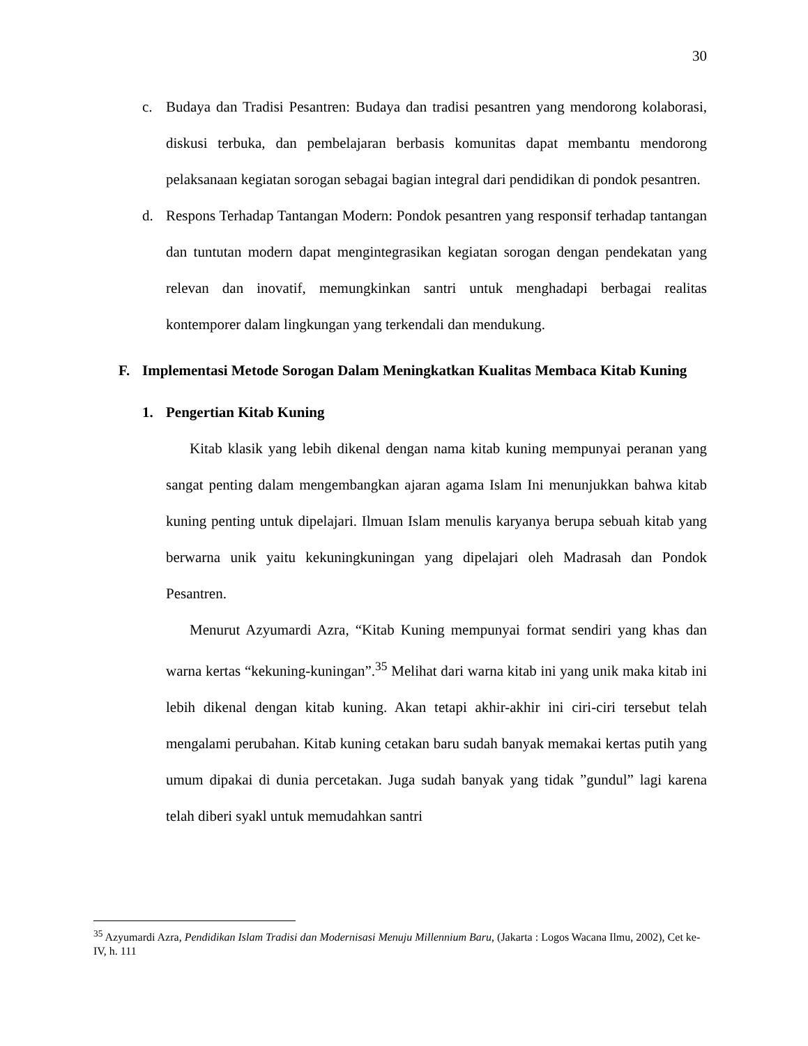30
c. Budaya dan Tradisi Pesantren: Budaya dan tradisi pesantren yang mendorong kolaborasi, diskusi terbuka, dan pembelajaran berbasis komunitas dapat membantu mendorong pelaksanaan kegiatan sorogan sebagai bagian integral dari pendidikan di pondok pesantren.
d. Respons Terhadap Tantangan Modern: Pondok pesantren yang responsif terhadap tantangan dan tuntutan modern dapat mengintegrasikan kegiatan sorogan dengan pendekatan yang relevan dan inovatif, memungkinkan santri untuk menghadapi berbagai realitas kontemporer dalam lingkungan yang terkendali dan mendukung.
F. Implementasi Metode Sorogan Dalam Meningkatkan Kualitas Membaca Kitab Kuning
1. Pengertian Kitab Kuning
Kitab klasik yang lebih dikenal dengan nama kitab kuning mempunyai peranan yang sangat penting dalam mengembangkan ajaran agama Islam Ini menunjukkan bahwa kitab kuning penting untuk dipelajari. Ilmuan Islam menulis karyanya berupa sebuah kitab yang berwarna unik yaitu kekuningkuningan yang dipelajari oleh Madrasah dan Pondok Pesantren.
Menurut Azyumardi Azra, “Kitab Kuning mempunyai format sendiri yang khas dan warna kertas “kekuning-kuningan”.<sup>35</sup> Melihat dari warna kitab ini yang unik maka kitab ini lebih dikenal dengan kitab kuning. Akan tetapi akhir-akhir ini ciri-ciri tersebut telah mengalami perubahan. Kitab kuning cetakan baru sudah banyak memakai kertas putih yang umum dipakai di dunia percetakan. Juga sudah banyak yang tidak ”gundul” lagi karena telah diberi syakl untuk memudahkan santri
<sup>35</sup> Azyumardi Azra, Pendidikan Islam Tradisi dan Modernisasi Menuju Millennium Baru, (Jakarta : Logos Wacana Ilmu, 2002), Cet ke-IV, h. 111